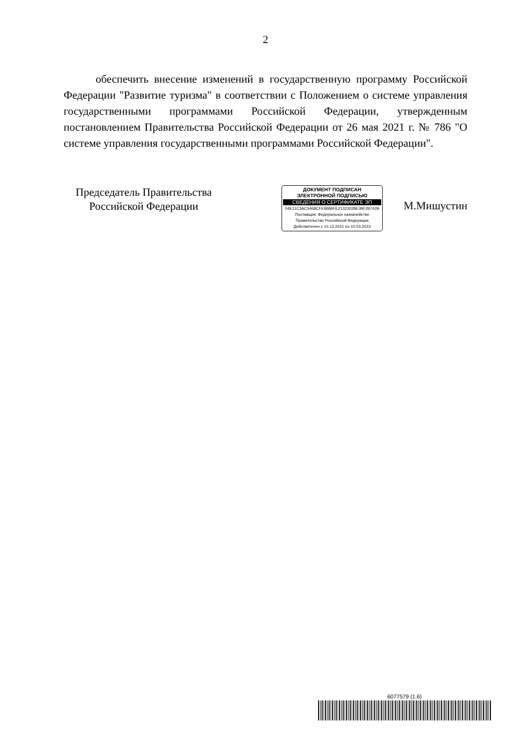2
обеспечить внесение изменений в государственную программу Российской Федерации "Развитие туризма" в соответствии с Положением о системе управления государственными программами Российской Федерации, утвержденным постановлением Правительства Российской Федерации от 26 мая 2021 г. № 786 "О системе управления государственными программами Российской Федерации".
Председатель Правительства
Российской Федерации
ДОКУМЕНТ ПОДПИСАН
ЭЛЕКТРОННОЙ ПОДПИСЬЮ
СВЕДЕНИЯ О СЕРТИФИКАТЕ ЭП
04E11C3AC5468CFE8686FE21323028E39F29742B
Поставщик: Федеральное казначейство
Правительство Российской Федерации
Действителен с 10.12.2021 по 10.03.2023
М.Мишустин
6077579 (1.6)